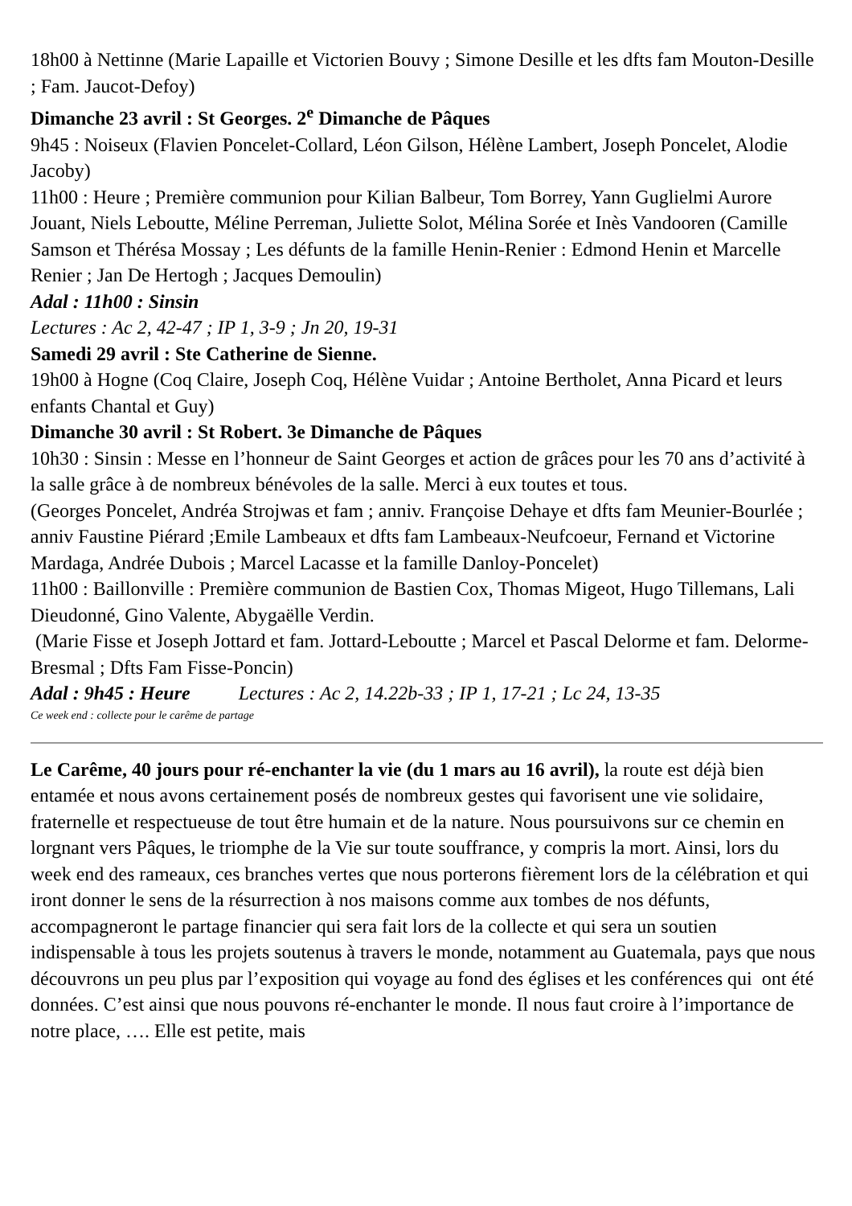18h00 à Nettinne (Marie Lapaille et Victorien Bouvy ; Simone Desille et les dfts fam Mouton-Desille ; Fam. Jaucot-Defoy)
Dimanche 23 avril : St Georges. 2<sup>e</sup> Dimanche de Pâques
9h45 : Noiseux (Flavien Poncelet-Collard, Léon Gilson, Hélène Lambert, Joseph Poncelet, Alodie Jacoby)
11h00 : Heure ; Première communion pour Kilian Balbeur, Tom Borrey, Yann Guglielmi Aurore Jouant, Niels Leboutte, Méline Perreman, Juliette Solot, Mélina Sorée et Inès Vandooren (Camille Samson et Thérésa Mossay ; Les défunts de la famille Henin-Renier : Edmond Henin et Marcelle Renier ; Jan De Hertogh ; Jacques Demoulin)
Adal : 11h00 : Sinsin
Lectures : Ac 2, 42-47 ; IP 1, 3-9 ; Jn 20, 19-31
Samedi 29 avril : Ste Catherine de Sienne.
19h00 à Hogne (Coq Claire, Joseph Coq, Hélène Vuidar ; Antoine Bertholet, Anna Picard et leurs enfants Chantal et Guy)
Dimanche 30 avril : St Robert. 3e Dimanche de Pâques
10h30 : Sinsin : Messe en l’honneur de Saint Georges et action de grâces pour les 70 ans d’activité à la salle grâce à de nombreux bénévoles de la salle. Merci à eux toutes et tous.
(Georges Poncelet, Andréa Strojwas et fam ; anniv. Françoise Dehaye et dfts fam Meunier-Bourlée ; anniv Faustine Piérard ;Emile Lambeaux et dfts fam Lambeaux-Neufcoeur, Fernand et Victorine Mardaga, Andrée Dubois ; Marcel Lacasse et la famille Danloy-Poncelet)
11h00 : Baillonville : Première communion de Bastien Cox, Thomas Migeot, Hugo Tillemans, Lali Dieudonné, Gino Valente, Abygaëlle Verdin.
(Marie Fisse et Joseph Jottard et fam. Jottard-Leboutte ; Marcel et Pascal Delorme et fam. Delorme-Bresmal ; Dfts Fam Fisse-Poncin)
Adal : 9h45 : Heure Lectures : Ac 2, 14.22b-33 ; IP 1, 17-21 ; Lc 24, 13-35
Ce week end : collecte pour le carême de partage
Le Carême, 40 jours pour ré-enchanter la vie (du 1 mars au 16 avril), la route est déjà bien entamée et nous avons certainement posés de nombreux gestes qui favorisent une vie solidaire, fraternelle et respectueuse de tout être humain et de la nature. Nous poursuivons sur ce chemin en lorgnant vers Pâques, le triomphe de la Vie sur toute souffrance, y compris la mort. Ainsi, lors du week end des rameaux, ces branches vertes que nous porterons fièrement lors de la célébration et qui iront donner le sens de la résurrection à nos maisons comme aux tombes de nos défunts, accompagneront le partage financier qui sera fait lors de la collecte et qui sera un soutien indispensable à tous les projets soutenus à travers le monde, notamment au Guatemala, pays que nous découvrons un peu plus par l’exposition qui voyage au fond des églises et les conférences qui ont été données. C’est ainsi que nous pouvons ré-enchanter le monde. Il nous faut croire à l’importance de notre place, …. Elle est petite, mais